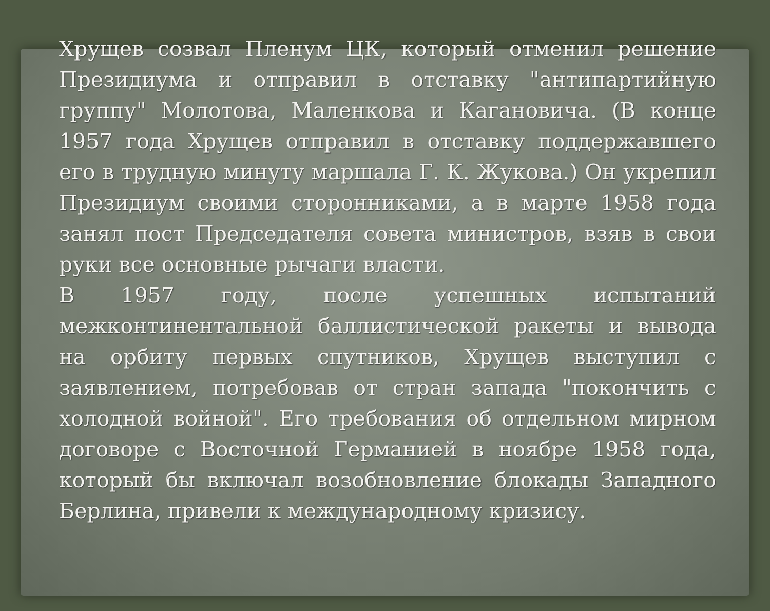Хрущев созвал Пленум ЦК, который отменил решение Президиума и отправил в отставку "антипартийную группу" Молотова, Маленкова и Кагановича. (В конце 1957 года Хрущев отправил в отставку поддержавшего его в трудную минуту маршала Г. К. Жукова.) Он укрепил Президиум своими сторонниками, а в марте 1958 года занял пост Председателя совета министров, взяв в свои руки все основные рычаги власти.
В 1957 году, после успешных испытаний межконтинентальной баллистической ракеты и вывода на орбиту первых спутников, Хрущев выступил с заявлением, потребовав от стран запада "покончить с холодной войной". Его требования об отдельном мирном договоре с Восточной Германией в ноябре 1958 года, который бы включал возобновление блокады Западного Берлина, привели к международному кризису.